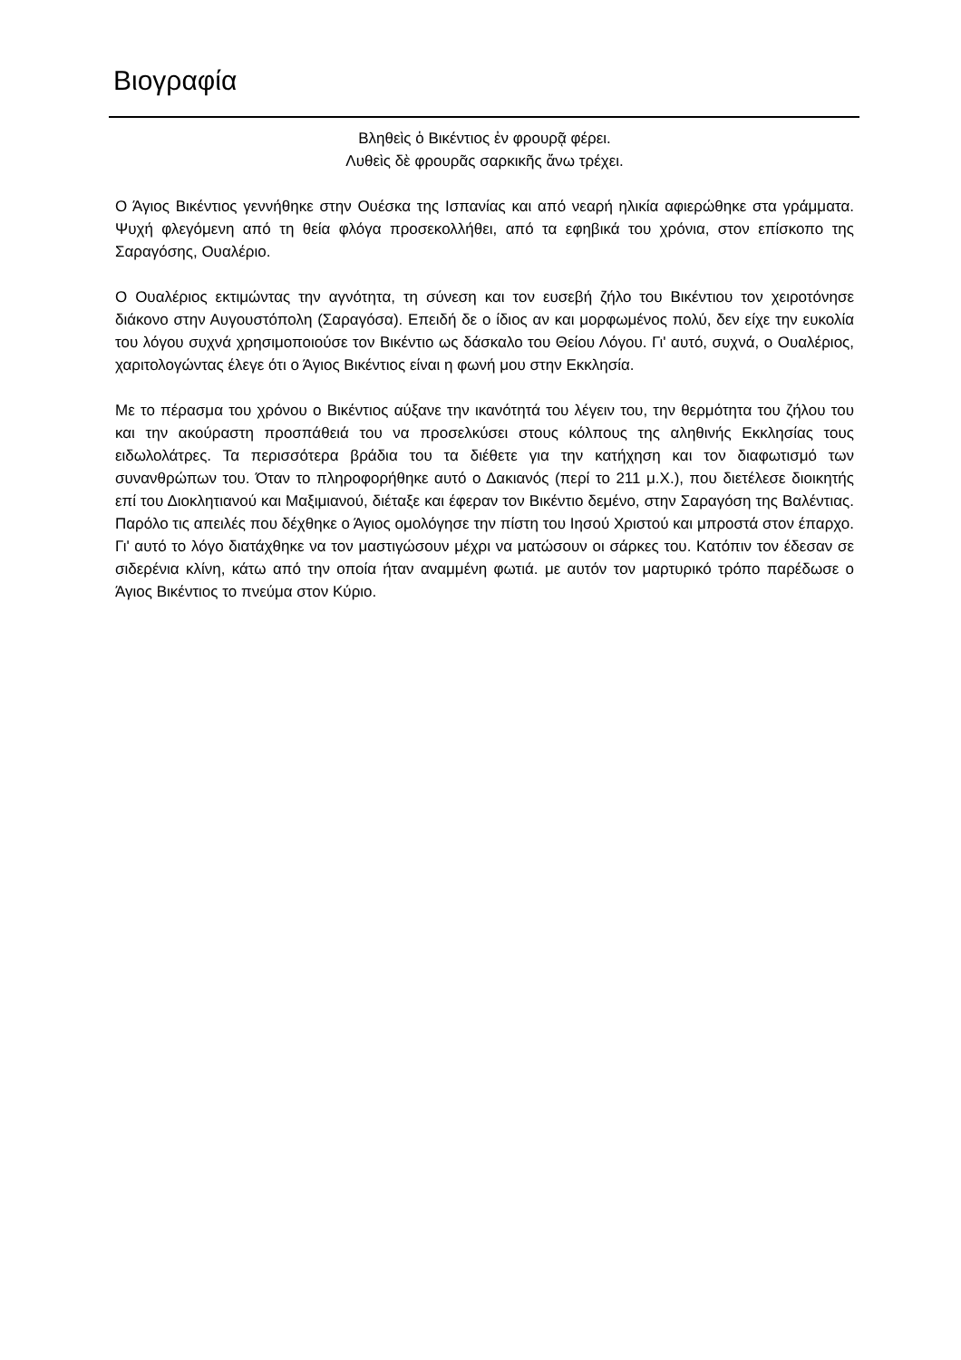Βιογραφία
Βληθεὶς ὁ Βικέντιος ἐν φρουρᾷ φέρει.
Λυθεὶς δὲ φρουρᾶς σαρκικῆς ἄνω τρέχει.
Ο Άγιος Βικέντιος γεννήθηκε στην Ουέσκα της Ισπανίας και από νεαρή ηλικία αφιερώθηκε στα γράμματα. Ψυχή φλεγόμενη από τη θεία φλόγα προσεκολλήθει, από τα εφηβικά του χρόνια, στον επίσκοπο της Σαραγόσης, Ουαλέριο.
Ο Ουαλέριος εκτιμώντας την αγνότητα, τη σύνεση και τον ευσεβή ζήλο του Βικέντιου τον χειροτόνησε διάκονο στην Αυγουστόπολη (Σαραγόσα). Επειδή δε ο ίδιος αν και μορφωμένος πολύ, δεν είχε την ευκολία του λόγου συχνά χρησιμοποιούσε τον Βικέντιο ως δάσκαλο του Θείου Λόγου. Γι' αυτό, συχνά, ο Ουαλέριος, χαριτολογώντας έλεγε ότι ο Άγιος Βικέντιος είναι η φωνή μου στην Εκκλησία.
Με το πέρασμα του χρόνου ο Βικέντιος αύξανε την ικανότητά του λέγειν του, την θερμότητα του ζήλου του και την ακούραστη προσπάθειά του να προσελκύσει στους κόλπους της αληθινής Εκκλησίας τους ειδωλολάτρες. Τα περισσότερα βράδια του τα διέθετε για την κατήχηση και τον διαφωτισμό των συνανθρώπων του. Όταν το πληροφορήθηκε αυτό ο Δακιανός (περί το 211 μ.Χ.), που διετέλεσε διοικητής επί του Διοκλητιανού και Μαξιμιανού, διέταξε και έφεραν τον Βικέντιο δεμένο, στην Σαραγόση της Βαλέντιας. Παρόλο τις απειλές που δέχθηκε ο Άγιος ομολόγησε την πίστη του Ιησού Χριστού και μπροστά στον έπαρχο. Γι' αυτό το λόγο διατάχθηκε να τον μαστιγώσουν μέχρι να ματώσουν οι σάρκες του. Κατόπιν τον έδεσαν σε σιδερένια κλίνη, κάτω από την οποία ήταν αναμμένη φωτιά. με αυτόν τον μαρτυρικό τρόπο παρέδωσε ο Άγιος Βικέντιος το πνεύμα στον Κύριο.